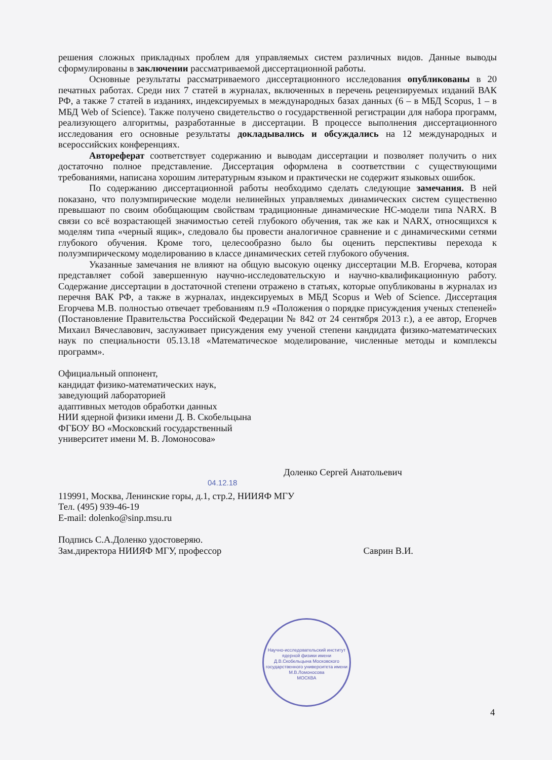решения сложных прикладных проблем для управляемых систем различных видов. Данные выводы сформулированы в заключении рассматриваемой диссертационной работы.
Основные результаты рассматриваемого диссертационного исследования опубликованы в 20 печатных работах. Среди них 7 статей в журналах, включенных в перечень рецензируемых изданий ВАК РФ, а также 7 статей в изданиях, индексируемых в международных базах данных (6 – в МБД Scopus, 1 – в МБД Web of Science). Также получено свидетельство о государственной регистрации для набора программ, реализующего алгоритмы, разработанные в диссертации. В процессе выполнения диссертационного исследования его основные результаты докладывались и обсуждались на 12 международных и всероссийских конференциях.
Автореферат соответствует содержанию и выводам диссертации и позволяет получить о них достаточно полное представление. Диссертация оформлена в соответствии с существующими требованиями, написана хорошим литературным языком и практически не содержит языковых ошибок.
По содержанию диссертационной работы необходимо сделать следующие замечания. В ней показано, что полуэмпирические модели нелинейных управляемых динамических систем существенно превышают по своим обобщающим свойствам традиционные динамические НС-модели типа NARX. В связи со всё возрастающей значимостью сетей глубокого обучения, так же как и NARX, относящихся к моделям типа «черный ящик», следовало бы провести аналогичное сравнение и с динамическими сетями глубокого обучения. Кроме того, целесообразно было бы оценить перспективы перехода к полуэмпирическому моделированию в классе динамических сетей глубокого обучения.
Указанные замечания не влияют на общую высокую оценку диссертации М.В. Егорчева, которая представляет собой завершенную научно-исследовательскую и научно-квалификационную работу. Содержание диссертации в достаточной степени отражено в статьях, которые опубликованы в журналах из перечня ВАК РФ, а также в журналах, индексируемых в МБД Scopus и Web of Science. Диссертация Егорчева М.В. полностью отвечает требованиям п.9 «Положения о порядке присуждения ученых степеней» (Постановление Правительства Российской Федерации № 842 от 24 сентября 2013 г.), а ее автор, Егорчев Михаил Вячеславович, заслуживает присуждения ему ученой степени кандидата физико-математических наук по специальности 05.13.18 «Математическое моделирование, численные методы и комплексы программ».
Официальный оппонент,
кандидат физико-математических наук,
заведующий лабораторией
адаптивных методов обработки данных
НИИ ядерной физики имени Д. В. Скобельцына
ФГБОУ ВО «Московский государственный
университет имени М. В. Ломоносова»
Доленко Сергей Анатольевич
04.12.18
119991, Москва, Ленинские горы, д.1, стр.2, НИИЯФ МГУ
Тел. (495) 939-46-19
E-mail: dolenko@sinp.msu.ru
Подпись С.А.Доленко удостоверяю.
Зам.директора НИИЯФ МГУ, профессор Саврин В.И.
Научно-исследовательский институт ядерной физики имени Д.В.Скобельцына Московского государственного университета имени М.В.Ломоносова
МОСКВА
4